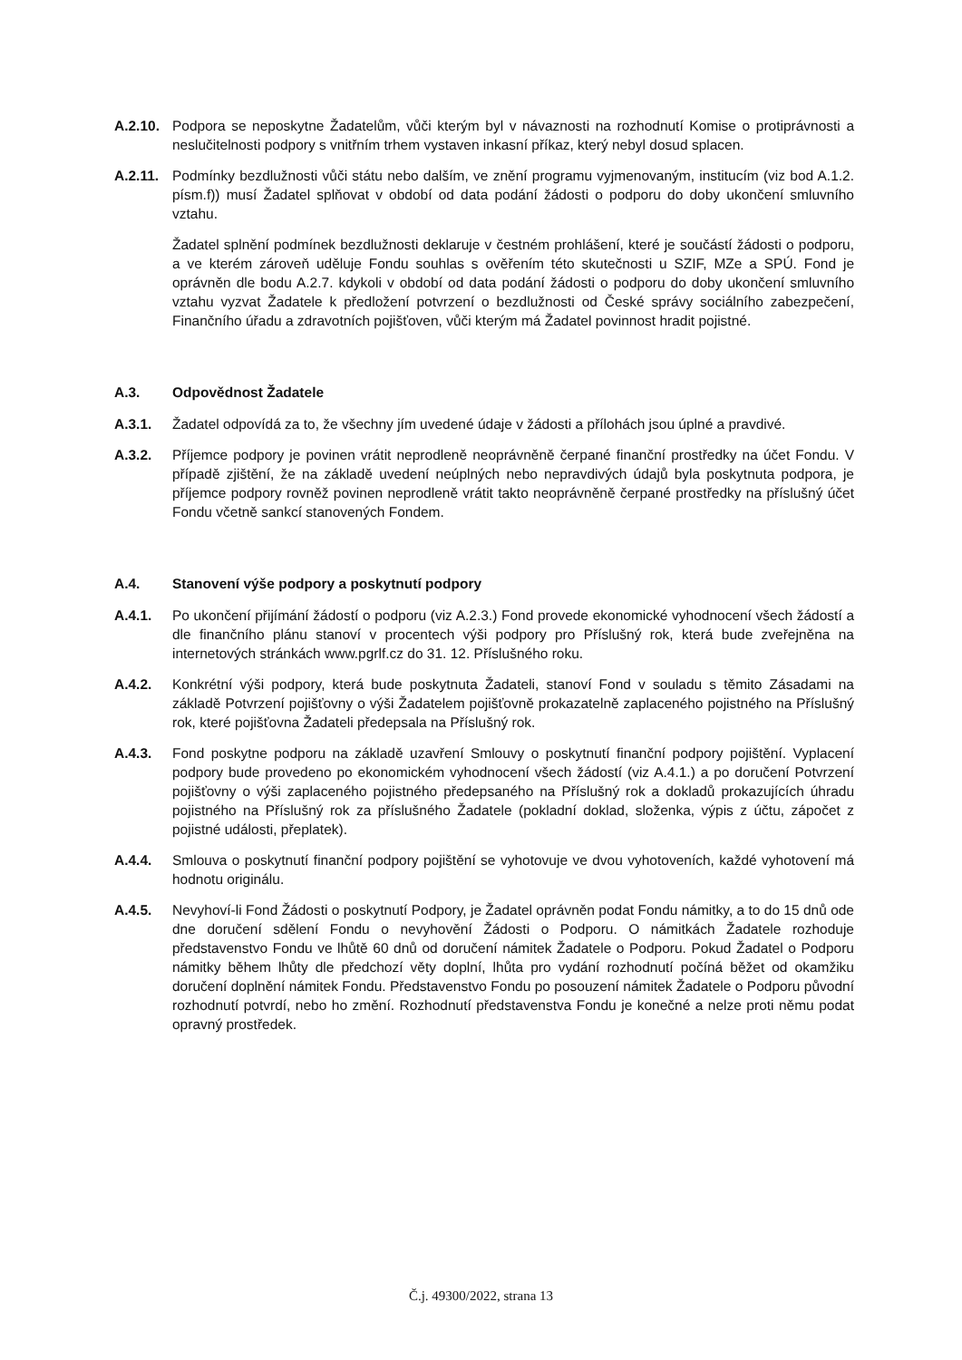A.2.10.
Podpora se neposkytne Žadatelům, vůči kterým byl v návaznosti na rozhodnutí Komise o protiprávnosti a neslučitelnosti podpory s vnitřním trhem vystaven inkasní příkaz, který nebyl dosud splacen.
A.2.11.
Podmínky bezdlužnosti vůči státu nebo dalším, ve znění programu vyjmenovaným, institucím (viz bod A.1.2. písm.f)) musí Žadatel splňovat v období od data podání žádosti o podporu do doby ukončení smluvního vztahu.
Žadatel splnění podmínek bezdlužnosti deklaruje v čestném prohlášení, které je součástí žádosti o podporu, a ve kterém zároveň uděluje Fondu souhlas s ověřením této skutečnosti u SZIF, MZe a SPÚ. Fond je oprávněn dle bodu A.2.7. kdykoli v období od data podání žádosti o podporu do doby ukončení smluvního vztahu vyzvat Žadatele k předložení potvrzení o bezdlužnosti od České správy sociálního zabezpečení, Finančního úřadu a zdravotních pojišťoven, vůči kterým má Žadatel povinnost hradit pojistné.
A.3. Odpovědnost Žadatele
A.3.1. Žadatel odpovídá za to, že všechny jím uvedené údaje v žádosti a přílohách jsou úplné a pravdivé.
A.3.2. Příjemce podpory je povinen vrátit neprodleně neoprávněně čerpané finanční prostředky na účet Fondu. V případě zjištění, že na základě uvedení neúplných nebo nepravdivých údajů byla poskytnuta podpora, je příjemce podpory rovněž povinen neprodleně vrátit takto neoprávněně čerpané prostředky na příslušný účet Fondu včetně sankcí stanovených Fondem.
A.4. Stanovení výše podpory a poskytnutí podpory
A.4.1. Po ukončení přijímání žádostí o podporu (viz A.2.3.) Fond provede ekonomické vyhodnocení všech žádostí a dle finančního plánu stanoví v procentech výši podpory pro Příslušný rok, která bude zveřejněna na internetových stránkách www.pgrlf.cz do 31. 12. Příslušného roku.
A.4.2. Konkrétní výši podpory, která bude poskytnuta Žadateli, stanoví Fond v souladu s těmito Zásadami na základě Potvrzení pojišťovny o výši Žadatelem pojišťovně prokazatelně zaplaceného pojistného na Příslušný rok, které pojišťovna Žadateli předepsala na Příslušný rok.
A.4.3. Fond poskytne podporu na základě uzavření Smlouvy o poskytnutí finanční podpory pojištění. Vyplacení podpory bude provedeno po ekonomickém vyhodnocení všech žádostí (viz A.4.1.) a po doručení Potvrzení pojišťovny o výši zaplaceného pojistného předepsaného na Příslušný rok a dokladů prokazujících úhradu pojistného na Příslušný rok za příslušného Žadatele (pokladní doklad, složenka, výpis z účtu, zápočet z pojistné události, přeplatek).
A.4.4. Smlouva o poskytnutí finanční podpory pojištění se vyhotovuje ve dvou vyhotoveních, každé vyhotovení má hodnotu originálu.
A.4.5. Nevyhoví-li Fond Žádosti o poskytnutí Podpory, je Žadatel oprávněn podat Fondu námitky, a to do 15 dnů ode dne doručení sdělení Fondu o nevyhovění Žádosti o Podporu. O námitkách Žadatele rozhoduje představenstvo Fondu ve lhůtě 60 dnů od doručení námitek Žadatele o Podporu. Pokud Žadatel o Podporu námitky během lhůty dle předchozí věty doplní, lhůta pro vydání rozhodnutí počíná běžet od okamžiku doručení doplnění námitek Fondu. Představenstvo Fondu po posouzení námitek Žadatele o Podporu původní rozhodnutí potvrdí, nebo ho změní. Rozhodnutí představenstva Fondu je konečné a nelze proti němu podat opravný prostředek.
Č.j. 49300/2022, strana 13